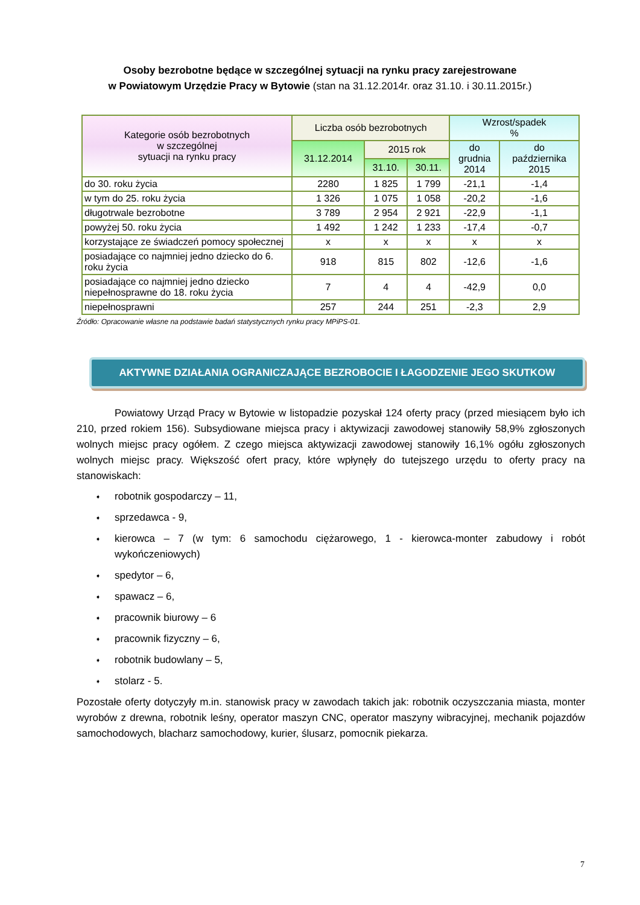Osoby bezrobotne będące w szczególnej sytuacji na rynku pracy zarejestrowane
w Powiatowym Urzędzie Pracy w Bytowie (stan na 31.12.2014r. oraz 31.10. i 30.11.2015r.)
| Kategorie osób bezrobotnych w szczególnej sytuacji na rynku pracy | Liczba osób bezrobotnych | | | Wzrost/spadek % | |
| --- | --- | --- | --- | --- | --- |
| | 31.12.2014 | 2015 rok | | do grudnia 2014 | do października 2015 |
| | | 31.10. | 30.11. | | |
| do 30. roku życia | 2280 | 1 825 | 1 799 | -21,1 | -1,4 |
| w tym do 25. roku życia | 1 326 | 1 075 | 1 058 | -20,2 | -1,6 |
| długotrwale bezrobotne | 3 789 | 2 954 | 2 921 | -22,9 | -1,1 |
| powyżej 50. roku życia | 1 492 | 1 242 | 1 233 | -17,4 | -0,7 |
| korzystające ze świadczeń pomocy społecznej | x | x | x | x | x |
| posiadające co najmniej jedno dziecko do 6. roku życia | 918 | 815 | 802 | -12,6 | -1,6 |
| posiadające co najmniej jedno dziecko niepełnosprawne do 18. roku życia | 7 | 4 | 4 | -42,9 | 0,0 |
| niepełnosprawni | 257 | 244 | 251 | -2,3 | 2,9 |
Źródło: Opracowanie własne na podstawie badań statystycznych rynku pracy MPiPS-01.
AKTYWNE DZIAŁANIA OGRANICZAJĄCE BEZROBOCIE I ŁAGODZENIE JEGO SKUTKOW
Powiatowy Urząd Pracy w Bytowie w listopadzie pozyskał 124 oferty pracy (przed miesiącem było ich 210, przed rokiem 156). Subsydiowane miejsca pracy i aktywizacji zawodowej stanowiły 58,9% zgłoszonych wolnych miejsc pracy ogółem. Z czego miejsca aktywizacji zawodowej stanowiły 16,1% ogółu zgłoszonych wolnych miejsc pracy. Większość ofert pracy, które wpłynęły do tutejszego urzędu to oferty pracy na stanowiskach:
➧ robotnik gospodarczy – 11,
➧ sprzedawca - 9,
➧ kierowca – 7 (w tym: 6 samochodu ciężarowego, 1 - kierowca-monter zabudowy i robót wykończeniowych)
➧ spedytor – 6,
➧ spawacz – 6,
➧ pracownik biurowy – 6
➧ pracownik fizyczny – 6,
➧ robotnik budowlany – 5,
➧ stolarz - 5.
Pozostałe oferty dotyczyły m.in. stanowisk pracy w zawodach takich jak: robotnik oczyszczania miasta, monter wyrobów z drewna, robotnik leśny, operator maszyn CNC, operator maszyny wibracyjnej, mechanik pojazdów samochodowych, blacharz samochodowy, kurier, ślusarz, pomocnik piekarza.
7